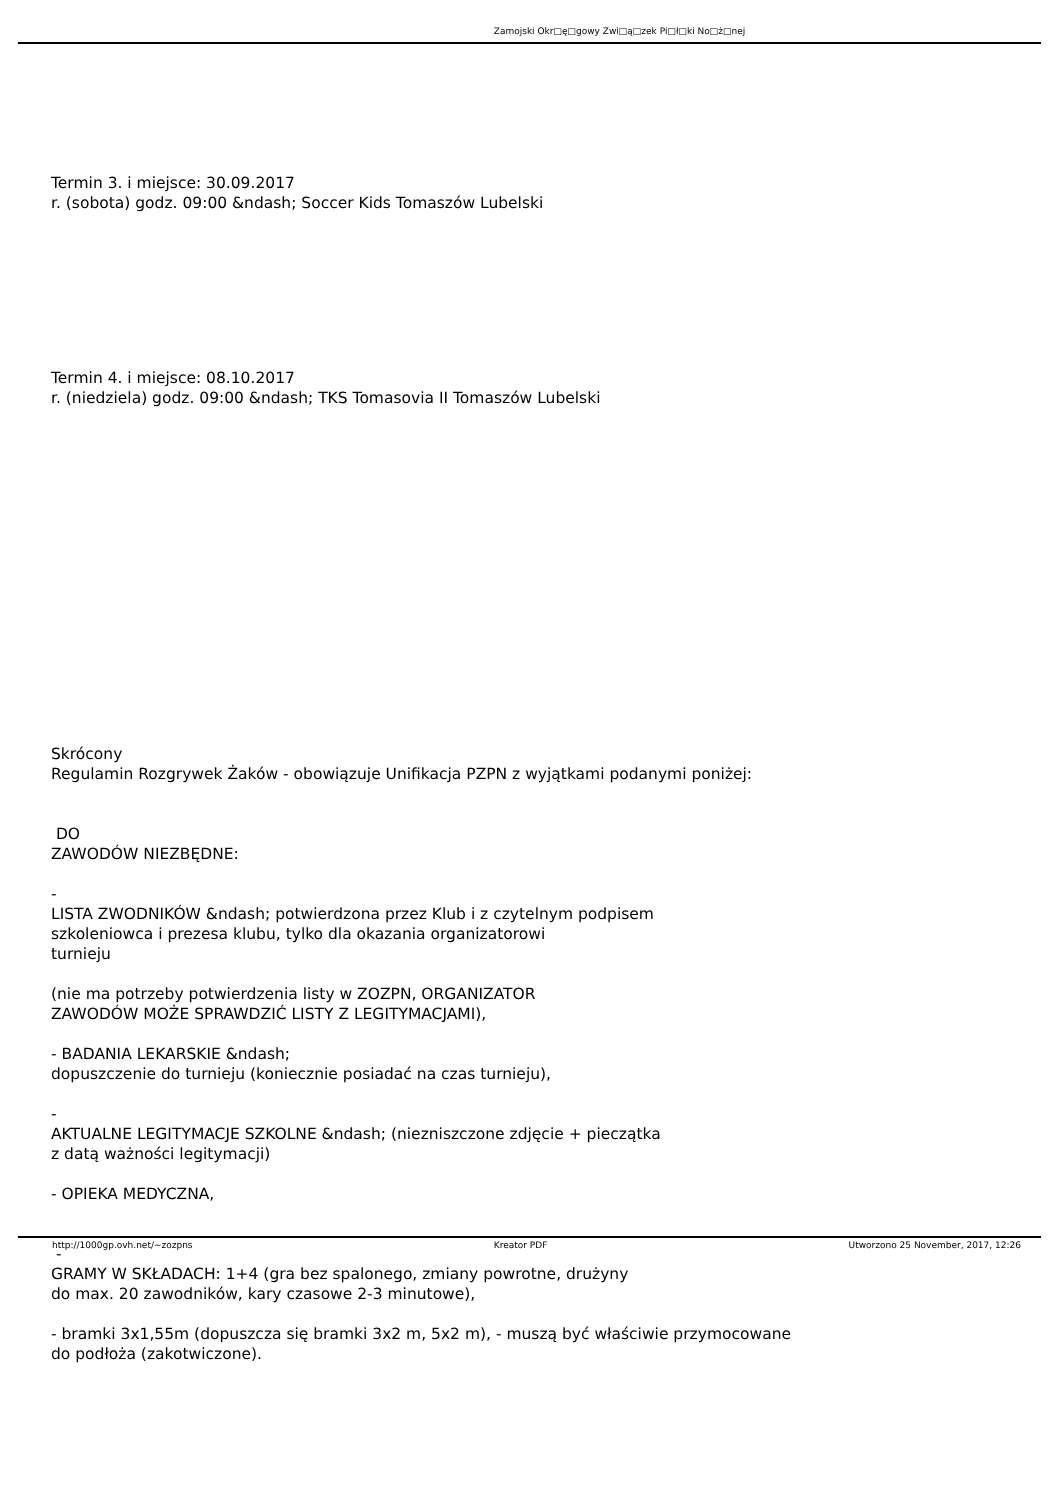Zamojski Okr□ę□gowy Zwi□ą□zek Pi□ł□ki No□ż□nej
Termin 3. i miejsce: 30.09.2017
r. (sobota) godz. 09:00 &ndash; Soccer Kids Tomaszów Lubelski
Termin 4. i miejsce: 08.10.2017
r. (niedziela) godz. 09:00 &ndash; TKS Tomasovia II Tomaszów Lubelski
Skrócony
Regulamin Rozgrywek Żaków - obowiązuje Unifikacja PZPN z wyjątkami podanymi poniżej:
DO
ZAWODÓW NIEZBĘDNE:
-
LISTA ZWODNIKÓW &ndash; potwierdzona przez Klub i z czytelnym podpisem
szkoleniowca i prezesa klubu, tylko dla okazania organizatorowi
turnieju
(nie ma potrzeby potwierdzenia listy w ZOZPN, ORGANIZATOR
ZAWODÓW MOŻE SPRAWDZIĆ LISTY Z LEGITYMACJAMI),
- BADANIA LEKARSKIE &ndash;
dopuszczenie do turnieju (koniecznie posiadać na czas turnieju),
-
AKTUALNE LEGITYMACJE SZKOLNE &ndash; (niezniszczone zdjęcie + pieczątka
z datą ważności legitymacji)
- OPIEKA MEDYCZNA,
-
GRAMY W SKŁADACH: 1+4 (gra bez spalonego, zmiany powrotne, drużyny
do max. 20 zawodników, kary czasowe 2-3 minutowe),
- bramki 3x1,55m (dopuszcza się bramki 3x2 m, 5x2 m), - muszą być właściwie przymocowane
do podłoża (zakotwiczone).
http://1000gp.ovh.net/~zozpns Kreator PDF Utworzono 25 November, 2017, 12:26